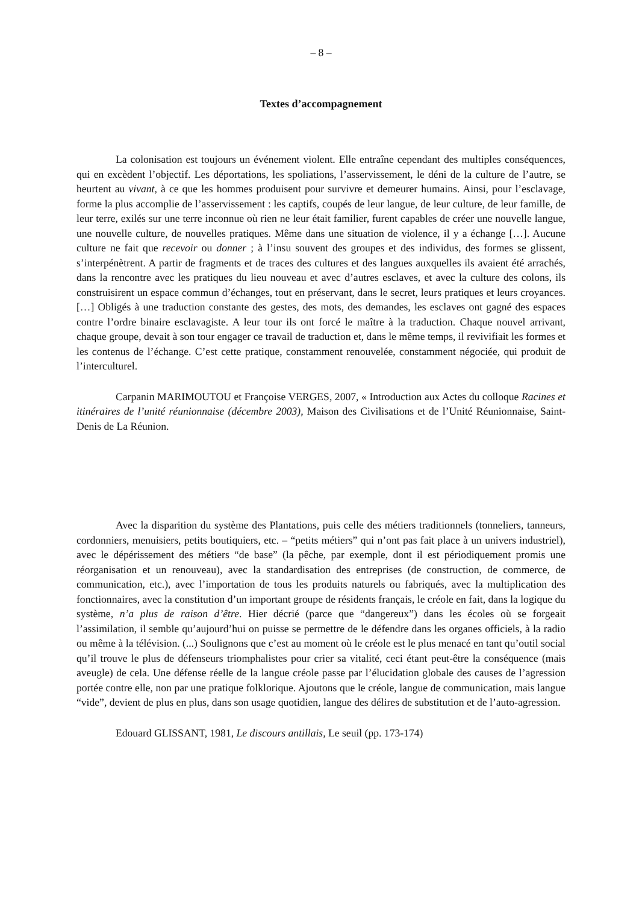– 8 –
Textes d’accompagnement
La colonisation est toujours un événement violent. Elle entraîne cependant des multiples conséquences, qui en excèdent l’objectif. Les déportations, les spoliations, l’asservissement, le déni de la culture de l’autre, se heurtent au vivant, à ce que les hommes produisent pour survivre et demeurer humains. Ainsi, pour l’esclavage, forme la plus accomplie de l’asservissement : les captifs, coupés de leur langue, de leur culture, de leur famille, de leur terre, exilés sur une terre inconnue où rien ne leur était familier, furent capables de créer une nouvelle langue, une nouvelle culture, de nouvelles pratiques. Même dans une situation de violence, il y a échange […]. Aucune culture ne fait que recevoir ou donner ; à l’insu souvent des groupes et des individus, des formes se glissent, s’interpénètrent. A partir de fragments et de traces des cultures et des langues auxquelles ils avaient été arrachés, dans la rencontre avec les pratiques du lieu nouveau et avec d’autres esclaves, et avec la culture des colons, ils construisirent un espace commun d’échanges, tout en préservant, dans le secret, leurs pratiques et leurs croyances. […] Obligés à une traduction constante des gestes, des mots, des demandes, les esclaves ont gagné des espaces contre l’ordre binaire esclavagiste. A leur tour ils ont forcé le maître à la traduction. Chaque nouvel arrivant, chaque groupe, devait à son tour engager ce travail de traduction et, dans le même temps, il revivifiait les formes et les contenus de l’échange. C’est cette pratique, constamment renouvelée, constamment négociée, qui produit de l’interculturel.
Carpanin MARIMOUTOU et Françoise VERGES, 2007, « Introduction aux Actes du colloque Racines et itinéraires de l’unité réunionnaise (décembre 2003), Maison des Civilisations et de l’Unité Réunionnaise, Saint-Denis de La Réunion.
Avec la disparition du système des Plantations, puis celle des métiers traditionnels (tonneliers, tanneurs, cordonniers, menuisiers, petits boutiquiers, etc. – “petits métiers” qui n’ont pas fait place à un univers industriel), avec le dépérissement des métiers “de base” (la pêche, par exemple, dont il est périodiquement promis une réorganisation et un renouveau), avec la standardisation des entreprises (de construction, de commerce, de communication, etc.), avec l’importation de tous les produits naturels ou fabriqués, avec la multiplication des fonctionnaires, avec la constitution d’un important groupe de résidents français, le créole en fait, dans la logique du système, n’a plus de raison d’être. Hier décrié (parce que “dangereux”) dans les écoles où se forgeait l’assimilation, il semble qu’aujourd’hui on puisse se permettre de le défendre dans les organes officiels, à la radio ou même à la télévision. (...) Soulignons que c’est au moment où le créole est le plus menacé en tant qu’outil social qu’il trouve le plus de défenseurs triomphalistes pour crier sa vitalité, ceci étant peut-être la conséquence (mais aveugle) de cela. Une défense réelle de la langue créole passe par l’élucidation globale des causes de l’agression portée contre elle, non par une pratique folklorique. Ajoutons que le créole, langue de communication, mais langue “vide”, devient de plus en plus, dans son usage quotidien, langue des délires de substitution et de l’auto-agression.
Edouard GLISSANT, 1981, Le discours antillais, Le seuil (pp. 173-174)